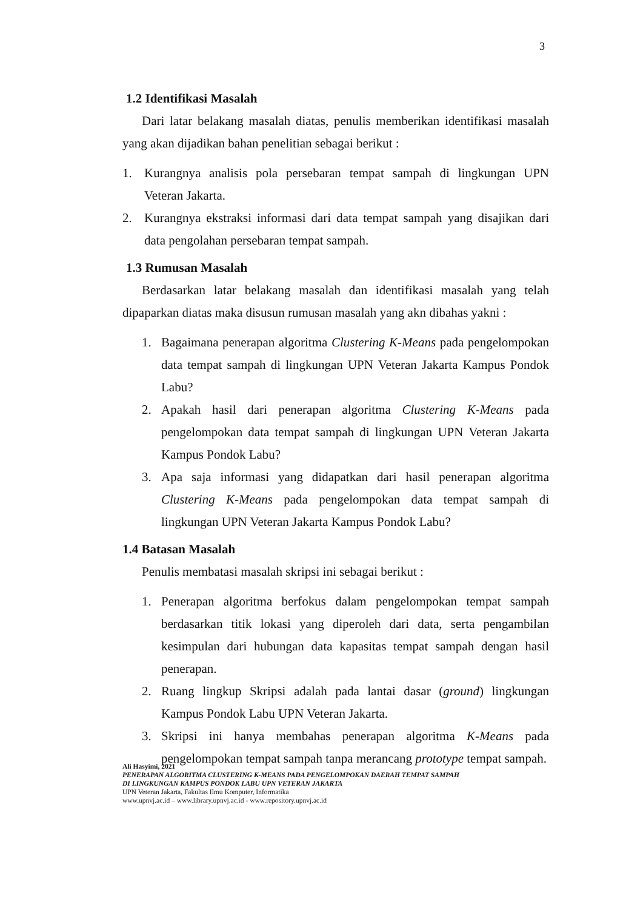3
1.2 Identifikasi Masalah
Dari latar belakang masalah diatas, penulis memberikan identifikasi masalah yang akan dijadikan bahan penelitian sebagai berikut :
1. Kurangnya analisis pola persebaran tempat sampah di lingkungan UPN Veteran Jakarta.
2. Kurangnya ekstraksi informasi dari data tempat sampah yang disajikan dari data pengolahan persebaran tempat sampah.
1.3 Rumusan Masalah
Berdasarkan latar belakang masalah dan identifikasi masalah yang telah dipaparkan diatas maka disusun rumusan masalah yang akn dibahas yakni :
1. Bagaimana penerapan algoritma Clustering K-Means pada pengelompokan data tempat sampah di lingkungan UPN Veteran Jakarta Kampus Pondok Labu?
2. Apakah hasil dari penerapan algoritma Clustering K-Means pada pengelompokan data tempat sampah di lingkungan UPN Veteran Jakarta Kampus Pondok Labu?
3. Apa saja informasi yang didapatkan dari hasil penerapan algoritma Clustering K-Means pada pengelompokan data tempat sampah di lingkungan UPN Veteran Jakarta Kampus Pondok Labu?
1.4 Batasan Masalah
Penulis membatasi masalah skripsi ini sebagai berikut :
1. Penerapan algoritma berfokus dalam pengelompokan tempat sampah berdasarkan titik lokasi yang diperoleh dari data, serta pengambilan kesimpulan dari hubungan data kapasitas tempat sampah dengan hasil penerapan.
2. Ruang lingkup Skripsi adalah pada lantai dasar (ground) lingkungan Kampus Pondok Labu UPN Veteran Jakarta.
3. Skripsi ini hanya membahas penerapan algoritma K-Means pada pengelompokan tempat sampah tanpa merancang prototype tempat sampah.
Ali Hasyimi, 2021
PENERAPAN ALGORITMA CLUSTERING K-MEANS PADA PENGELOMPOKAN DAERAH TEMPAT SAMPAH
DI LINGKUNGAN KAMPUS PONDOK LABU UPN VETERAN JAKARTA
UPN Veteran Jakarta, Fakultas Ilmu Komputer, Informatika
www.upnvj.ac.id – www.library.upnvj.ac.id - www.repository.upnvj.ac.id